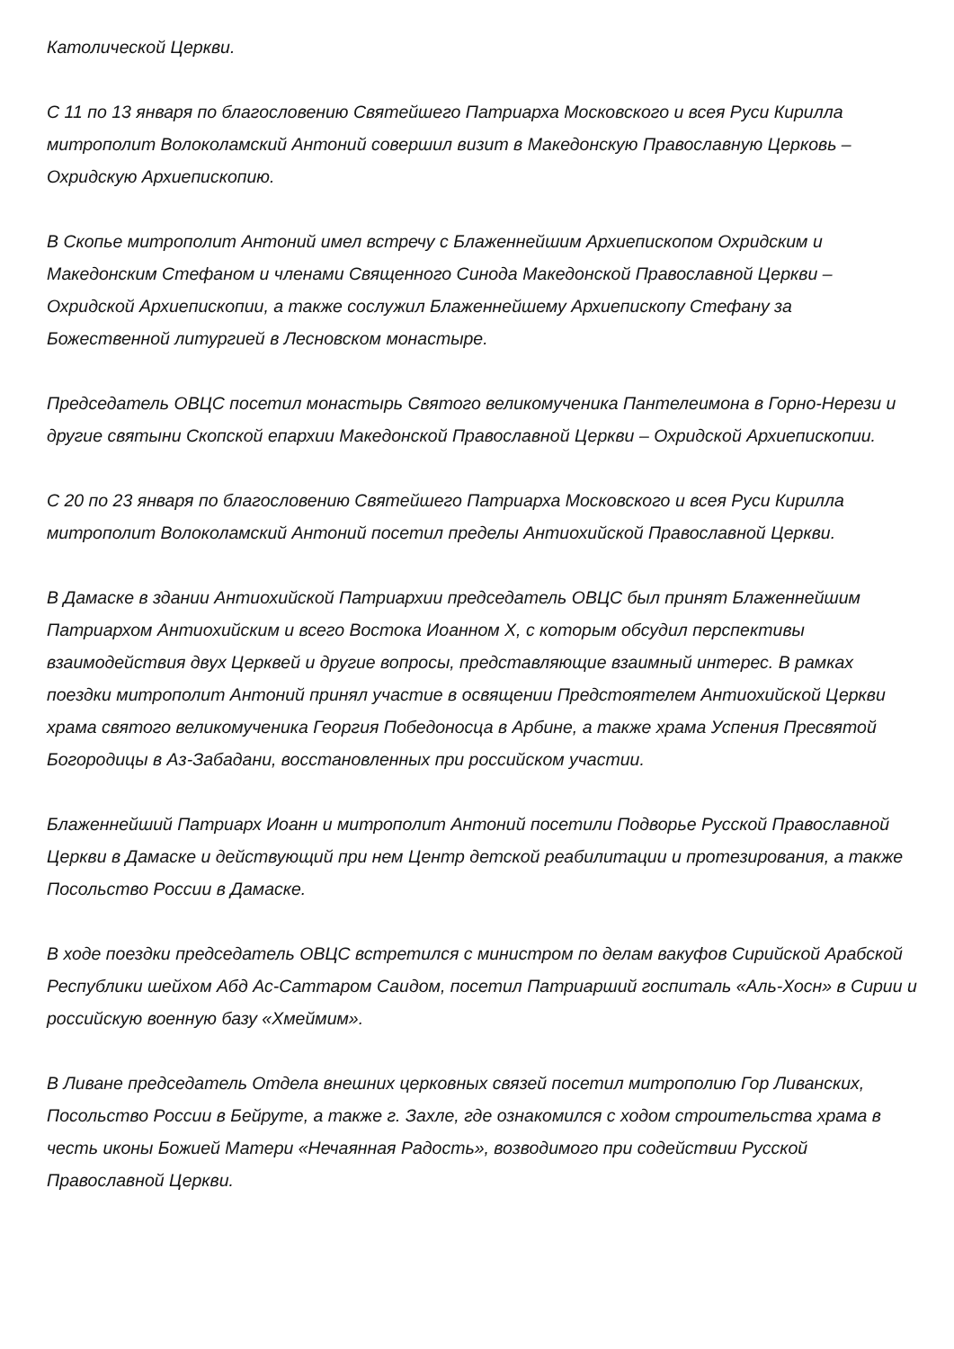Католической Церкви.
С 11 по 13 января по благословению Святейшего Патриарха Московского и всея Руси Кирилла митрополит Волоколамский Антоний совершил визит в Македонскую Православную Церковь – Охридскую Архиепископию.
В Скопье митрополит Антоний имел встречу с Блаженнейшим Архиепископом Охридским и Македонским Стефаном и членами Священного Синода Македонской Православной Церкви – Охридской Архиепископии, а также сослужил Блаженнейшему Архиепископу Стефану за Божественной литургией в Лесновском монастыре.
Председатель ОВЦС посетил монастырь Святого великомученика Пантелеимона в Горно-Нерези и другие святыни Скопской епархии Македонской Православной Церкви – Охридской Архиепископии.
С 20 по 23 января по благословению Святейшего Патриарха Московского и всея Руси Кирилла митрополит Волоколамский Антоний посетил пределы Антиохийской Православной Церкви.
В Дамаске в здании Антиохийской Патриархии председатель ОВЦС был принят Блаженнейшим Патриархом Антиохийским и всего Востока Иоанном X, с которым обсудил перспективы взаимодействия двух Церквей и другие вопросы, представляющие взаимный интерес. В рамках поездки митрополит Антоний принял участие в освящении Предстоятелем Антиохийской Церкви храма святого великомученика Георгия Победоносца в Арбине, а также храма Успения Пресвятой Богородицы в Аз-Забадани, восстановленных при российском участии.
Блаженнейший Патриарх Иоанн и митрополит Антоний посетили Подворье Русской Православной Церкви в Дамаске и действующий при нем Центр детской реабилитации и протезирования, а также Посольство России в Дамаске.
В ходе поездки председатель ОВЦС встретился с министром по делам вакуфов Сирийской Арабской Республики шейхом Абд Ас-Саттаром Саидом, посетил Патриарший госпиталь «Аль-Хосн» в Сирии и российскую военную базу «Хмеймим».
В Ливане председатель Отдела внешних церковных связей посетил митрополию Гор Ливанских, Посольство России в Бейруте, а также г. Захле, где ознакомился с ходом строительства храма в честь иконы Божией Матери «Нечаянная Радость», возводимого при содействии Русской Православной Церкви.